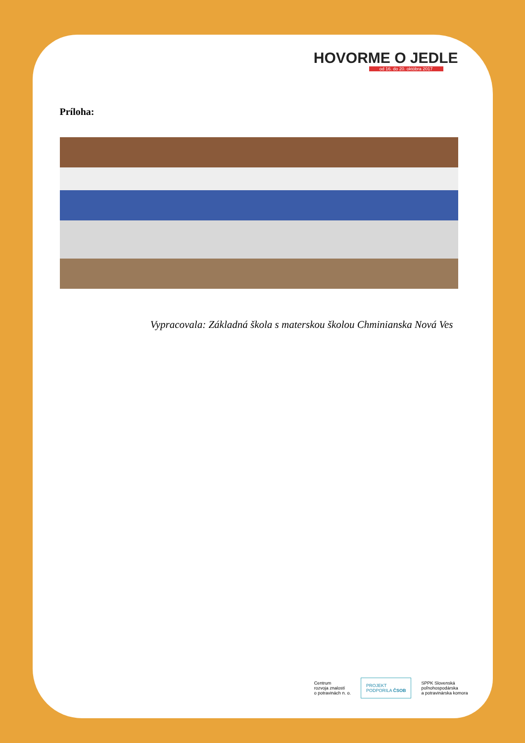HOVORME O JEDLE
od 16. do 20. októbra 2017
Príloha:
Vypracovala: Základná škola s materskou školou Chminianska Nová Ves
Centrum
rozvoja znalostí
o potravinách n. o.
PROJEKT
PODPORILA ČSOB
SPPK Slovenská
poľnohospodárska
a potravinárska komora